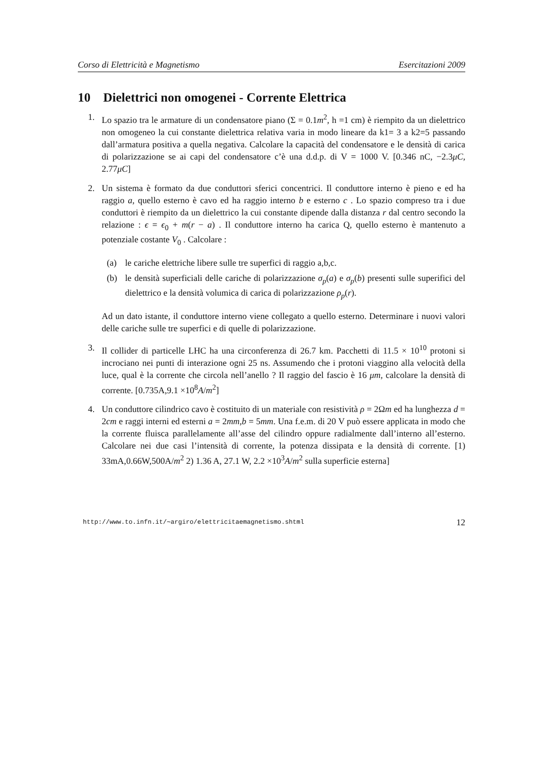Corso di Elettricità e Magnetismo Esercitazioni 2009
10 Dielettrici non omogenei - Corrente Elettrica
1. Lo spazio tra le armature di un condensatore piano (Σ = 0.1m<sup>2</sup>, h =1 cm) è riempito da un dielettrico non omogeneo la cui constante dielettrica relativa varia in modo lineare da k1= 3 a k2=5 passando dall’armatura positiva a quella negativa. Calcolare la capacità del condensatore e le densità di carica di polarizzazione se ai capi del condensatore c’è una d.d.p. di V = 1000 V. [0.346 nC, −2.3μC, 2.77μC]
2. Un sistema è formato da due conduttori sferici concentrici. Il conduttore interno è pieno e ed ha raggio a, quello esterno è cavo ed ha raggio interno b e esterno c . Lo spazio compreso tra i due conduttori è riempito da un dielettrico la cui constante dipende dalla distanza r dal centro secondo la relazione : ϵ = ϵ<sub>0</sub> + m(r − a) . Il conduttore interno ha carica Q, quello esterno è mantenuto a potenziale costante V<sub>0</sub> . Calcolare :
(a) le cariche elettriche libere sulle tre superfici di raggio a,b,c.
(b) le densità superficiali delle cariche di polarizzazione σ<sub>p</sub>(a) e σ<sub>p</sub>(b) presenti sulle superifici del dielettrico e la densità volumica di carica di polarizzazione ρ<sub>p</sub>(r).
Ad un dato istante, il conduttore interno viene collegato a quello esterno. Determinare i nuovi valori delle cariche sulle tre superfici e di quelle di polarizzazione.
3. Il collider di particelle LHC ha una circonferenza di 26.7 km. Pacchetti di 11.5 × 10<sup>10</sup> protoni si incrociano nei punti di interazione ogni 25 ns. Assumendo che i protoni viaggino alla velocità della luce, qual è la corrente che circola nell’anello ? Il raggio del fascio è 16 μm, calcolare la densità di corrente. [0.735A,9.1 ×10<sup>8</sup>A/m<sup>2</sup>]
4. Un conduttore cilindrico cavo è costituito di un materiale con resistività ρ = 2Ωm ed ha lunghezza d = 2cm e raggi interni ed esterni a = 2mm,b = 5mm. Una f.e.m. di 20 V può essere applicata in modo che la corrente fluisca parallelamente all’asse del cilindro oppure radialmente dall’interno all’esterno. Calcolare nei due casi l’intensità di corrente, la potenza dissipata e la densità di corrente. [1) 33mA,0.66W,500A/m<sup>2</sup> 2) 1.36 A, 27.1 W, 2.2 ×10<sup>3</sup>A/m<sup>2</sup> sulla superficie esterna]
http://www.to.infn.it/∼argiro/elettricitaemagnetismo.shtml 12